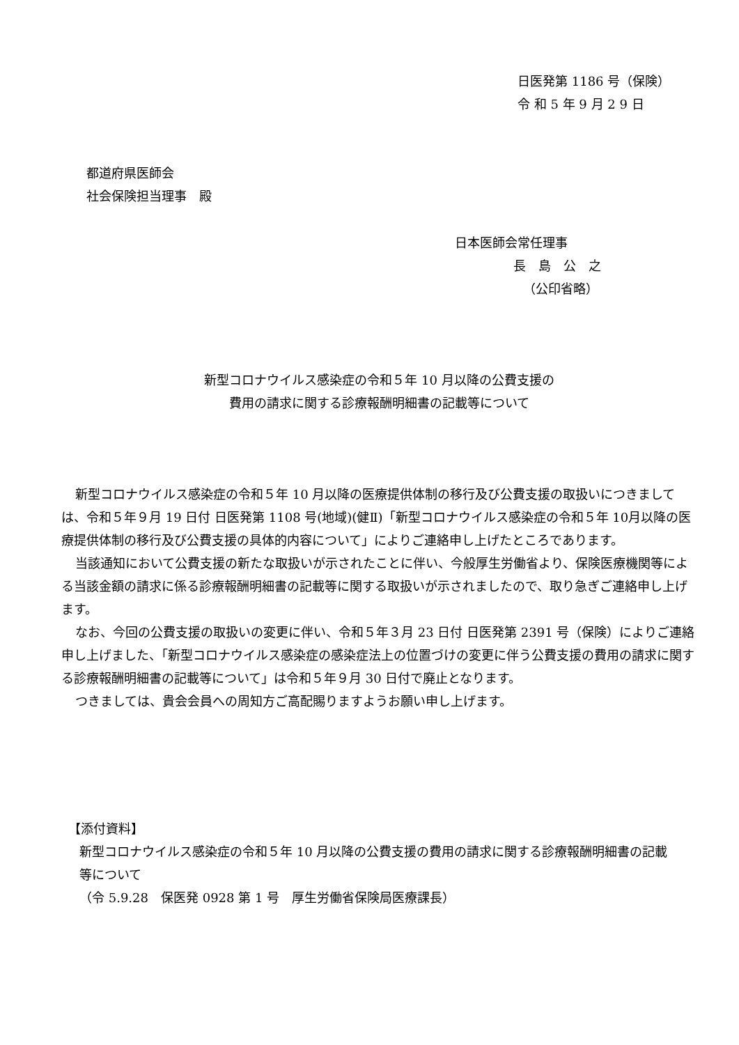日医発第 1186 号（保険）
令 和 5 年 9 月 2 9 日
都道府県医師会
社会保険担当理事　殿
日本医師会常任理事
長　島　公　之
（公印省略）
新型コロナウイルス感染症の令和５年 10 月以降の公費支援の
費用の請求に関する診療報酬明細書の記載等について
新型コロナウイルス感染症の令和５年 10 月以降の医療提供体制の移行及び公費支援の取扱いにつきましては、令和５年９月 19 日付 日医発第 1108 号(地域)(健Ⅱ)「新型コロナウイルス感染症の令和５年 10月以降の医療提供体制の移行及び公費支援の具体的内容について」によりご連絡申し上げたところであります。
当該通知において公費支援の新たな取扱いが示されたことに伴い、今般厚生労働省より、保険医療機関等による当該金額の請求に係る診療報酬明細書の記載等に関する取扱いが示されましたので、取り急ぎご連絡申し上げます。
なお、今回の公費支援の取扱いの変更に伴い、令和５年３月 23 日付 日医発第 2391 号（保険）によりご連絡申し上げました、「新型コロナウイルス感染症の感染症法上の位置づけの変更に伴う公費支援の費用の請求に関する診療報酬明細書の記載等について」は令和５年９月 30 日付で廃止となります。
つきましては、貴会会員への周知方ご高配賜りますようお願い申し上げます。
【添付資料】
新型コロナウイルス感染症の令和５年 10 月以降の公費支援の費用の請求に関する診療報酬明細書の記載等について
（令 5.9.28　保医発 0928 第 1 号　厚生労働省保険局医療課長）